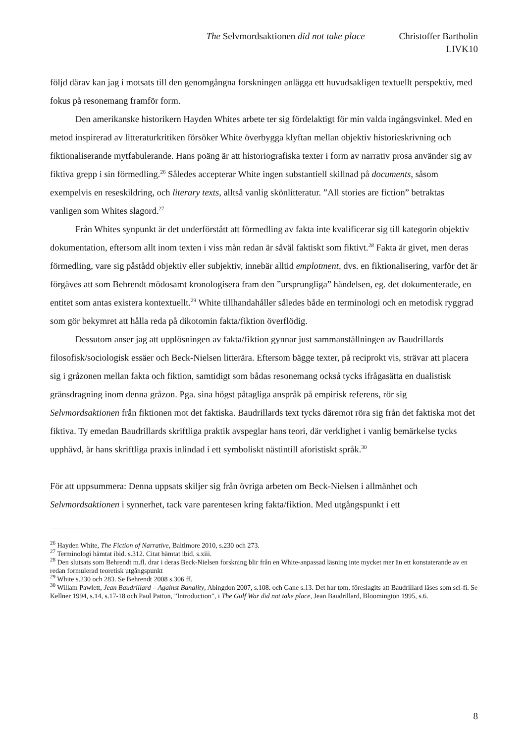The Selvmordsaktionen did not take place Christoffer Bartholin
LIVK10
följd därav kan jag i motsats till den genomgångna forskningen anlägga ett huvudsakligen textuellt perspektiv, med fokus på resonemang framför form.
Den amerikanske historikern Hayden Whites arbete ter sig fördelaktigt för min valda ingångsvinkel. Med en metod inspirerad av litteraturkritiken försöker White överbygga klyftan mellan objektiv historieskrivning och fiktionaliserande mytfabulerande. Hans poäng är att historiografiska texter i form av narrativ prosa använder sig av fiktiva grepp i sin förmedling.<sup>26</sup> Således accepterar White ingen substantiell skillnad på documents, såsom exempelvis en reseskildring, och literary texts, alltså vanlig skönlitteratur. ”All stories are fiction” betraktas vanligen som Whites slagord.<sup>27</sup>
Från Whites synpunkt är det underförstått att förmedling av fakta inte kvalificerar sig till kategorin objektiv dokumentation, eftersom allt inom texten i viss mån redan är såväl faktiskt som fiktivt.<sup>28</sup> Fakta är givet, men deras förmedling, vare sig påstådd objektiv eller subjektiv, innebär alltid emplotment, dvs. en fiktionalisering, varför det är förgäves att som Behrendt mödosamt kronologisera fram den ”ursprungliga” händelsen, eg. det dokumenterade, en entitet som antas existera kontextuellt.<sup>29</sup> White tillhandahåller således både en terminologi och en metodisk ryggrad som gör bekymret att hålla reda på dikotomin fakta/fiktion överflödig.
Dessutom anser jag att upplösningen av fakta/fiktion gynnar just sammanställningen av Baudrillards filosofisk/sociologisk essäer och Beck-Nielsen litterära. Eftersom bägge texter, på reciprokt vis, strävar att placera sig i gråzonen mellan fakta och fiktion, samtidigt som bådas resonemang också tycks ifrågasätta en dualistisk gränsdragning inom denna gråzon. Pga. sina högst påtagliga anspråk på empirisk referens, rör sig Selvmordsaktionen från fiktionen mot det faktiska. Baudrillards text tycks däremot röra sig från det faktiska mot det fiktiva. Ty emedan Baudrillards skriftliga praktik avspeglar hans teori, där verklighet i vanlig bemärkelse tycks upphävd, är hans skriftliga praxis inlindad i ett symboliskt nästintill aforistiskt språk.<sup>30</sup>
För att uppsummera: Denna uppsats skiljer sig från övriga arbeten om Beck-Nielsen i allmänhet och Selvmordsaktionen i synnerhet, tack vare parentesen kring fakta/fiktion. Med utgångspunkt i ett
<sup>26</sup> Hayden White, The Fiction of Narrative, Baltimore 2010, s.230 och 273.
<sup>27</sup> Terminologi hämtat ibid. s.312. Citat hämtat ibid. s.xiii.
<sup>28</sup> Den slutsats som Behrendt m.fl. drar i deras Beck-Nielsen forskning blir från en White-anpassad läsning inte mycket mer än ett konstaterande av en redan formulerad teoretisk utgångspunkt
<sup>29</sup> White s.230 och 283. Se Behrendt 2008 s.306 ff.
<sup>30</sup> Willam Pawlett, Jean Baudrillard – Against Banality, Abingdon 2007, s.108. och Gane s.13. Det har tom. föreslagits att Baudrillard läses som sci-fi. Se Kellner 1994, s.14, s.17-18 och Paul Patton, ”Introduction”, i The Gulf War did not take place, Jean Baudrillard, Bloomington 1995, s.6.
8